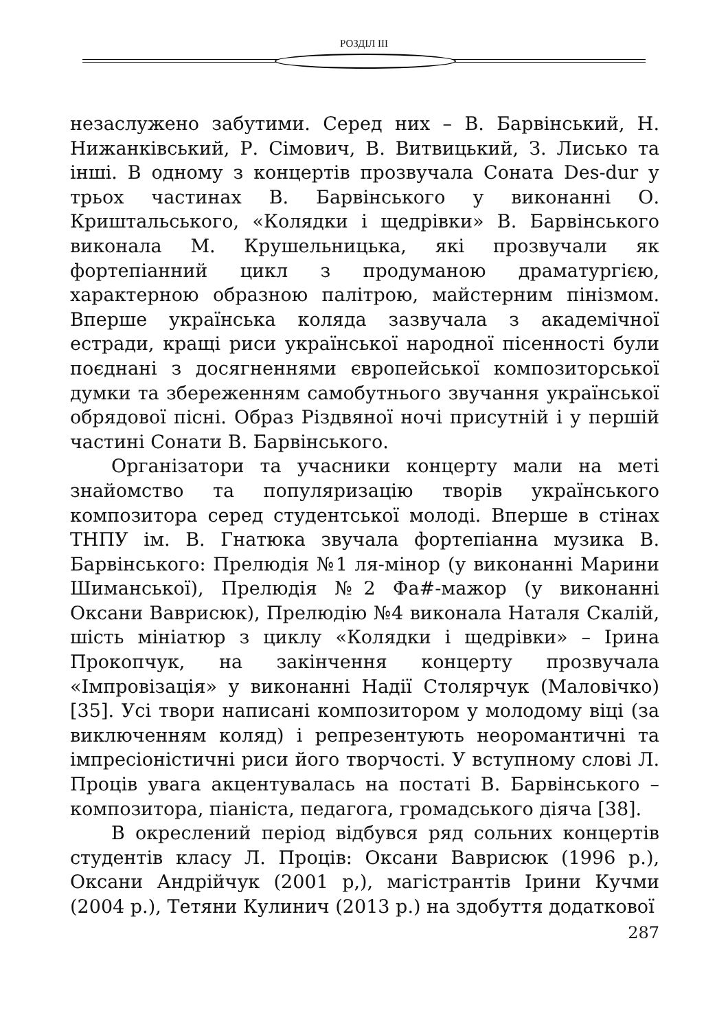РОЗДІЛ III
незаслужено забутими. Серед них – В. Барвінський, Н. Нижанківський, Р. Сімович, В. Витвицький, З. Лисько та інші. В одному з концертів прозвучала Соната Des-dur у трьох частинах В. Барвінського у виконанні О. Криштальського, «Колядки і щедрівки» В. Барвінського виконала М. Крушельницька, які прозвучали як фортепіанний цикл з продуманою драматургією, характерною образною палітрою, майстерним пінізмом. Вперше українська коляда зазвучала з академічної естради, кращі риси української народної пісенності були поєднані з досягненнями європейської композиторської думки та збереженням самобутнього звучання української обрядової пісні. Образ Різдвяної ночі присутній і у першій частині Сонати В. Барвінського.
Організатори та учасники концерту мали на меті знайомство та популяризацію творів українського композитора серед студентської молоді. Вперше в стінах ТНПУ ім. В. Гнатюка звучала фортепіанна музика В. Барвінського: Прелюдія №1 ля-мінор (у виконанні Марини Шиманської), Прелюдія №2 Фа#-мажор (у виконанні Оксани Ваврисюк), Прелюдію №4 виконала Наталя Скалій, шість мініатюр з циклу «Колядки і щедрівки» – Ірина Прокопчук, на закінчення концерту прозвучала «Імпровізація» у виконанні Надії Столярчук (Маловічко) [35]. Усі твори написані композитором у молодому віці (за виключенням коляд) і репрезентують неоромантичні та імпресіоністичні риси його творчості. У вступному слові Л. Проців увага акцентувалась на постаті В. Барвінського – композитора, піаніста, педагога, громадського діяча [38].
В окреслений період відбувся ряд сольних концертів студентів класу Л. Проців: Оксани Ваврисюк (1996 р.), Оксани Андрійчук (2001 р,), магістрантів Ірини Кучми (2004 р.), Тетяни Кулинич (2013 р.) на здобуття додаткової
287